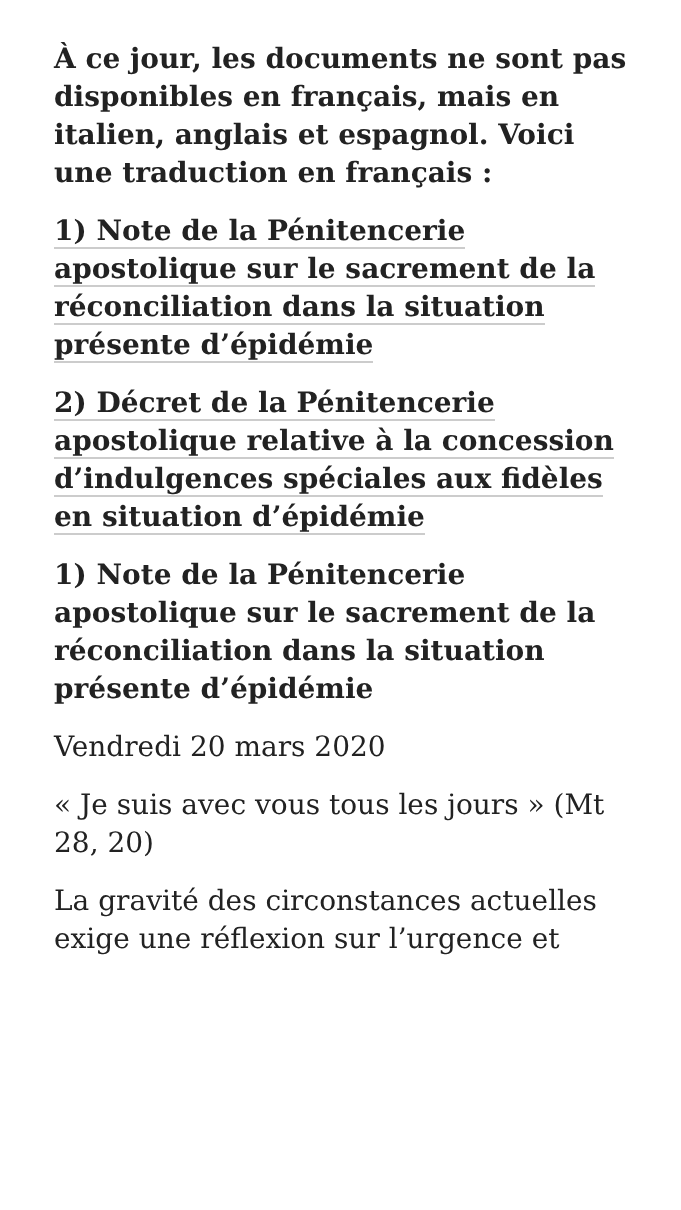À ce jour, les documents ne sont pas disponibles en français, mais en italien, anglais et espagnol. Voici une traduction en français :
1) Note de la Pénitencerie apostolique sur le sacrement de la réconciliation dans la situation présente d’épidémie
2) Décret de la Pénitencerie apostolique relative à la concession d’indulgences spéciales aux fidèles en situation d’épidémie
1) Note de la Pénitencerie apostolique sur le sacrement de la réconciliation dans la situation présente d’épidémie
Vendredi 20 mars 2020
« Je suis avec vous tous les jours » (Mt 28, 20)
La gravité des circonstances actuelles exige une réflexion sur l’urgence et